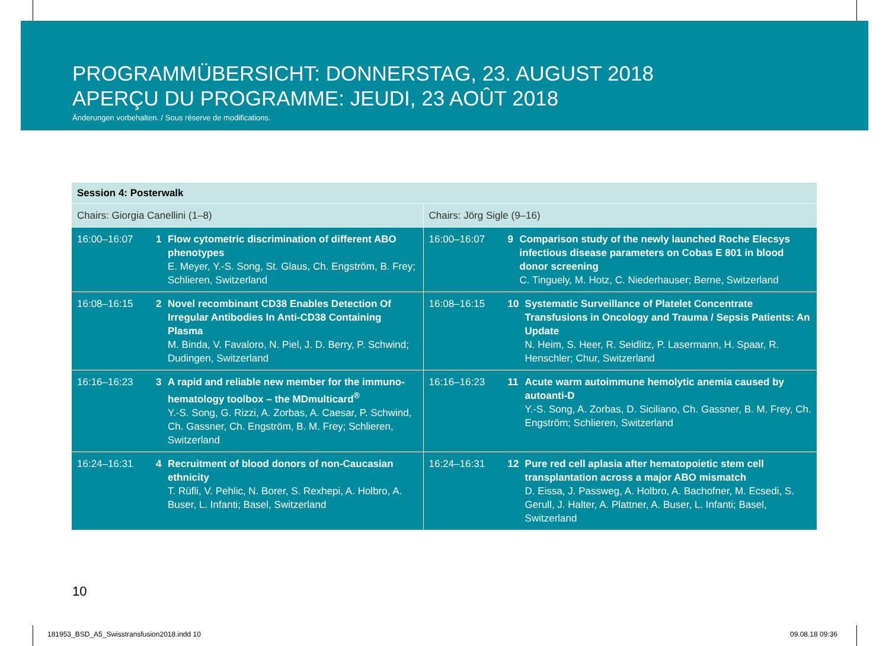PROGRAMMÜBERSICHT: DONNERSTAG, 23. AUGUST 2018
APERÇU DU PROGRAMME: JEUDI, 23 AOÛT 2018
Änderungen vorbehalten. / Sous réserve de modifications.
| Session 4: Posterwalk | | | |
| --- | --- | --- | --- |
| Chairs: Giorgia Canellini (1–8) | | Chairs: Jörg Sigle (9–16) | |
| 16:00–16:07 | 1 Flow cytometric discrimination of different ABO phenotypes E. Meyer, Y.-S. Song, St. Glaus, Ch. Engström, B. Frey; Schlieren, Switzerland | 16:00–16:07 | 9 Comparison study of the newly launched Roche Elecsys infectious disease parameters on Cobas E 801 in blood donor screening C. Tinguely, M. Hotz, C. Niederhauser; Berne, Switzerland |
| 16:08–16:15 | 2 Novel recombinant CD38 Enables Detection Of Irregular Antibodies In Anti-CD38 Containing Plasma M. Binda, V. Favaloro, N. Piel, J. D. Berry, P. Schwind; Dudingen, Switzerland | 16:08–16:15 | 10 Systematic Surveillance of Platelet Concentrate Transfusions in Oncology and Trauma / Sepsis Patients: An Update N. Heim, S. Heer, R. Seidlitz, P. Lasermann, H. Spaar, R. Henschler; Chur, Switzerland |
| 16:16–16:23 | 3 A rapid and reliable new member for the immuno-hematology toolbox – the MDmulticard<sup>®</sup> Y.-S. Song, G. Rizzi, A. Zorbas, A. Caesar, P. Schwind, Ch. Gassner, Ch. Engström, B. M. Frey; Schlieren, Switzerland | 16:16–16:23 | 11 Acute warm autoimmune hemolytic anemia caused by autoanti-D Y.-S. Song, A. Zorbas, D. Siciliano, Ch. Gassner, B. M. Frey, Ch. Engström; Schlieren, Switzerland |
| 16:24–16:31 | 4 Recruitment of blood donors of non-Caucasian ethnicity T. Rüfli, V. Pehlic, N. Borer, S. Rexhepi, A. Holbro, A. Buser, L. Infanti; Basel, Switzerland | 16:24–16:31 | 12 Pure red cell aplasia after hematopoietic stem cell transplantation across a major ABO mismatch D. Eissa, J. Passweg, A. Holbro, A. Bachofner, M. Ecsedi, S. Gerull, J. Halter, A. Plattner, A. Buser, L. Infanti; Basel, Switzerland |
10
181953_BSD_A5_Swisstransfusion2018.indd 10
09.08.18 09:36